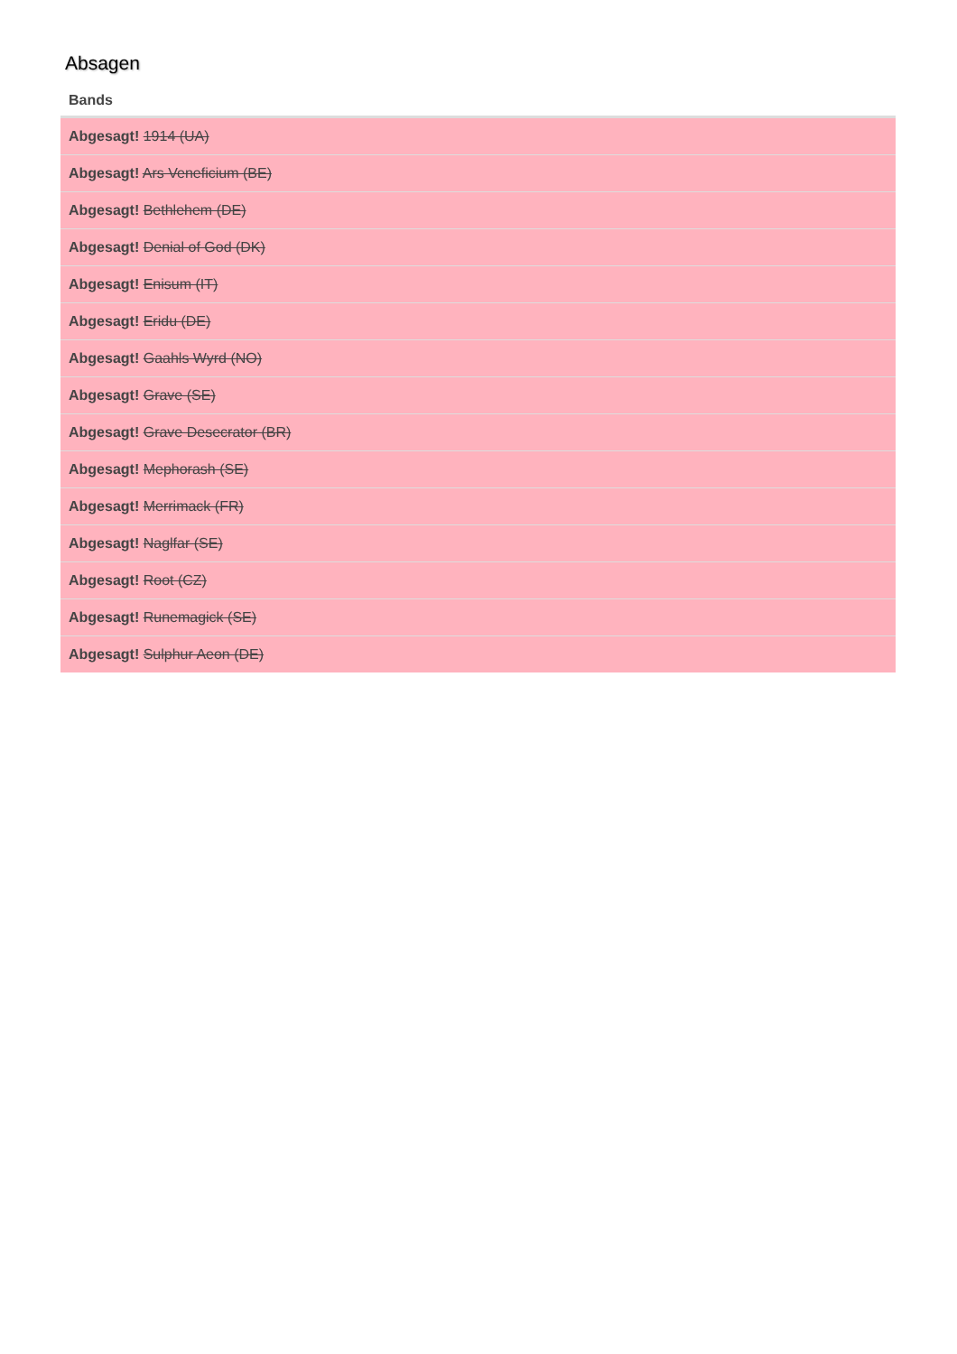Absagen
| Bands |
| --- |
| Abgesagt! 1914 (UA) |
| Abgesagt! Ars Veneficium (BE) |
| Abgesagt! Bethlehem (DE) |
| Abgesagt! Denial of God (DK) |
| Abgesagt! Enisum (IT) |
| Abgesagt! Eridu (DE) |
| Abgesagt! Gaahls Wyrd (NO) |
| Abgesagt! Grave (SE) |
| Abgesagt! Grave Desecrator (BR) |
| Abgesagt! Mephorash (SE) |
| Abgesagt! Merrimack (FR) |
| Abgesagt! Naglfar (SE) |
| Abgesagt! Root (CZ) |
| Abgesagt! Runemagick (SE) |
| Abgesagt! Sulphur Aeon (DE) |